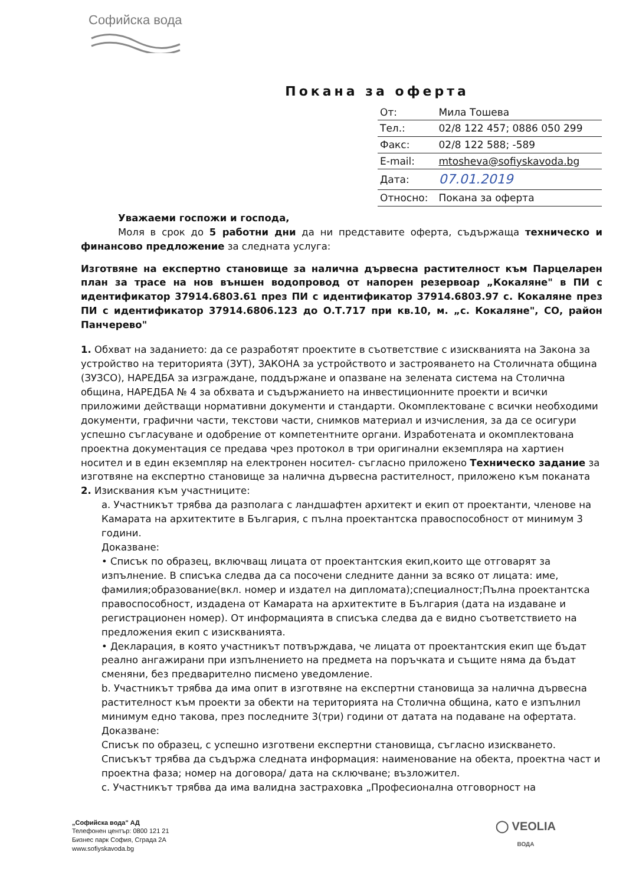Софийска вода
Покана за оферта
| От: | Мила Тошева |
| Тел.: | 02/8 122 457; 0886 050 299 |
| Факс: | 02/8 122 588; -589 |
| E-mail: | mtosheva@sofiyskavoda.bg |
| Дата: | 07.01.2019 |
| Относно: | Покана за оферта |
Уважаеми госпожи и господа,
Моля в срок до 5 работни дни да ни представите оферта, съдържаща техническо и финансово предложение за следната услуга:
Изготвяне на експертно становище за налична дървесна растителност към Парцеларен план за трасе на нов външен водопровод от напорен резервоар „Кокаляне" в ПИ с идентификатор 37914.6803.61 през ПИ с идентификатор 37914.6803.97 с. Кокаляне през ПИ с идентификатор 37914.6806.123 до О.Т.717 при кв.10, м. „с. Кокаляне", СО, район Панчерево"
1. Обхват на заданието: да се разработят проектите в съответствие с изискванията на Закона за устройство на територията (ЗУТ), ЗАКОНА за устройството и застрояването на Столичната община (ЗУЗСО), НАРЕДБА за изграждане, поддържане и опазване на зелената система на Столична община, НАРЕДБА № 4 за обхвата и съдържанието на инвестиционните проекти и всички приложими действащи нормативни документи и стандарти. Окомплектоване с всички необходими документи, графични части, текстови части, снимков материал и изчисления, за да се осигури успешно съгласуване и одобрение от компетентните органи. Изработената и окомплектована проектна документация се предава чрез протокол в три оригинални екземпляра на хартиен носител и в един екземпляр на електронен носител- съгласно приложено Техническо задание за изготвяне на експертно становище за налична дървесна растителност, приложено към поканата
2. Изисквания към участниците:
a. Участникът трябва да разполага с ландшафтен архитект и екип от проектанти, членове на Камарата на архитектите в България, с пълна проектантска правоспособност от минимум 3 години.
Доказване:
• Списък по образец, включващ лицата от проектантския екип,които ще отговарят за изпълнение. В списъка следва да са посочени следните данни за всяко от лицата: име, фамилия;образование(вкл. номер и издател на дипломата);специалност;Пълна проектантска правоспособност, издадена от Камарата на архитектите в България (дата на издаване и регистрационен номер). От информацията в списъка следва да е видно съответствието на предложения екип с изискванията.
• Декларация, в която участникът потвърждава, че лицата от проектантския екип ще бъдат реално ангажирани при изпълнението на предмета на поръчката и същите няма да бъдат сменяни, без предварително писмено уведомление.
b. Участникът трябва да има опит в изготвяне на експертни становища за налична дървесна растителност към проекти за обекти на територията на Столична община, като е изпълнил минимум едно такова, през последните 3(три) години от датата на подаване на офертата.
Доказване:
Списък по образец, с успешно изготвени експертни становища, съгласно изискването. Списъкът трябва да съдържа следната информация: наименование на обекта, проектна част и проектна фаза; номер на договора/ дата на сключване; възложител.
c. Участникът трябва да има валидна застраховка „Професионална отговорност на
„Софийска вода" АД
Телефонен център: 0800 121 21
Бизнес парк София, Сграда 2А
www.sofiyskavoda.bg
◯ VEOLIA
ВОДА